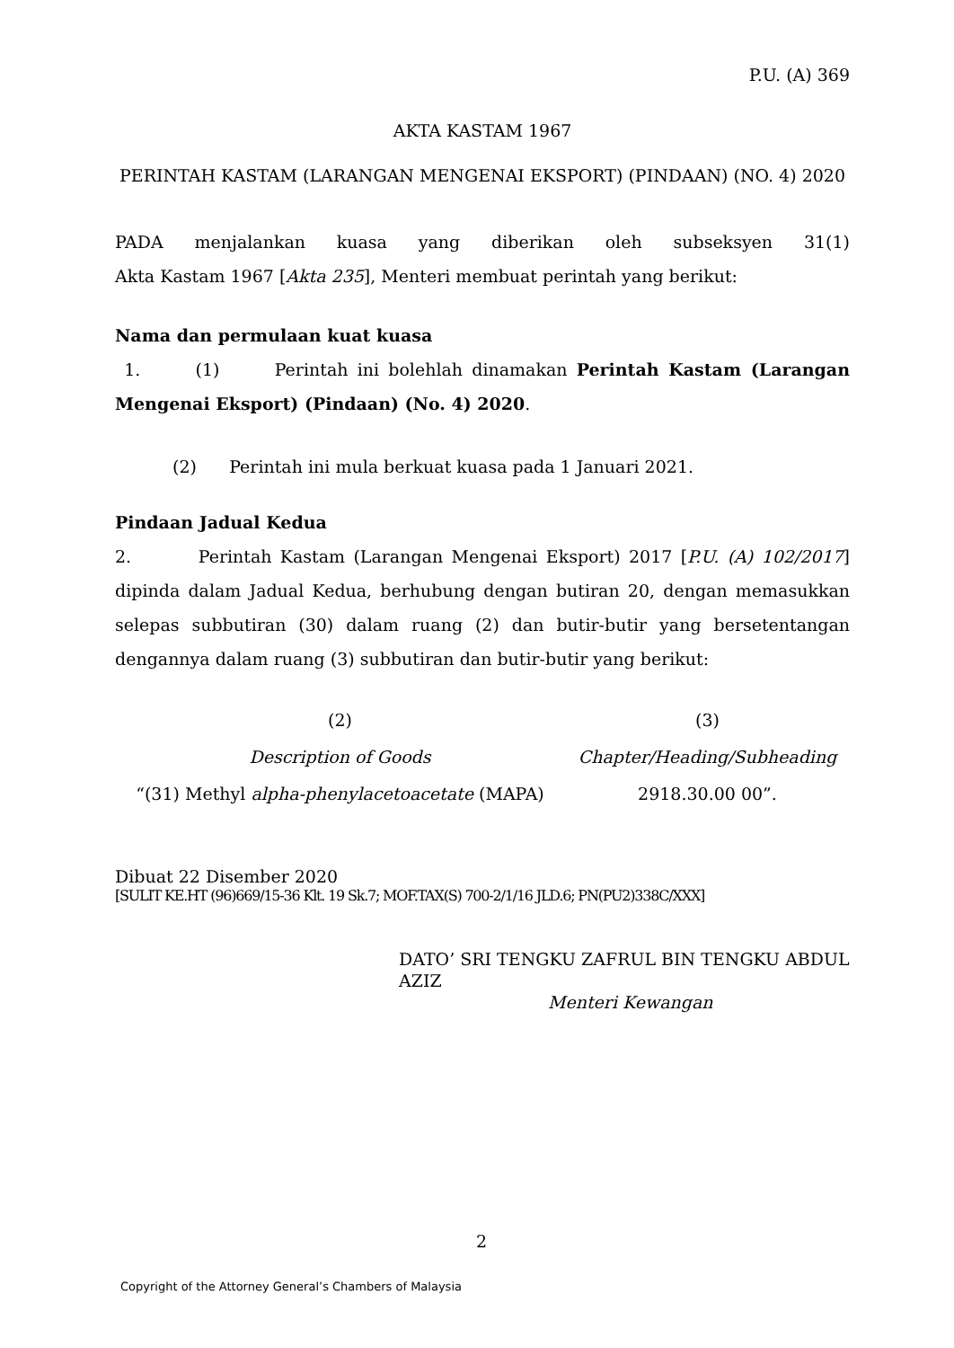P.U. (A) 369
AKTA KASTAM 1967
PERINTAH KASTAM (LARANGAN MENGENAI EKSPORT) (PINDAAN) (NO. 4) 2020
PADA menjalankan kuasa yang diberikan oleh subseksyen 31(1)
Akta Kastam 1967 [Akta 235], Menteri membuat perintah yang berikut:
Nama dan permulaan kuat kuasa
1. (1) Perintah ini bolehlah dinamakan Perintah Kastam (Larangan Mengenai Eksport) (Pindaan) (No. 4) 2020.
(2) Perintah ini mula berkuat kuasa pada 1 Januari 2021.
Pindaan Jadual Kedua
2. Perintah Kastam (Larangan Mengenai Eksport) 2017 [P.U. (A) 102/2017] dipinda dalam Jadual Kedua, berhubung dengan butiran 20, dengan memasukkan selepas subbutiran (30) dalam ruang (2) dan butir-butir yang bersetentangan dengannya dalam ruang (3) subbutiran dan butir-butir yang berikut:
| (2) | (3) |
| --- | --- |
| Description of Goods | Chapter/Heading/Subheading |
| “(31) Methyl alpha-phenylacetoacetate (MAPA) | 2918.30.00 00”. |
Dibuat 22 Disember 2020
[SULIT KE.HT (96)669/15-36 Klt. 19 Sk.7; MOF.TAX(S) 700-2/1/16 JLD.6; PN(PU2)338C/XXX]
DATO’ SRI TENGKU ZAFRUL BIN TENGKU ABDUL AZIZ
Menteri Kewangan
2
Copyright of the Attorney General’s Chambers of Malaysia